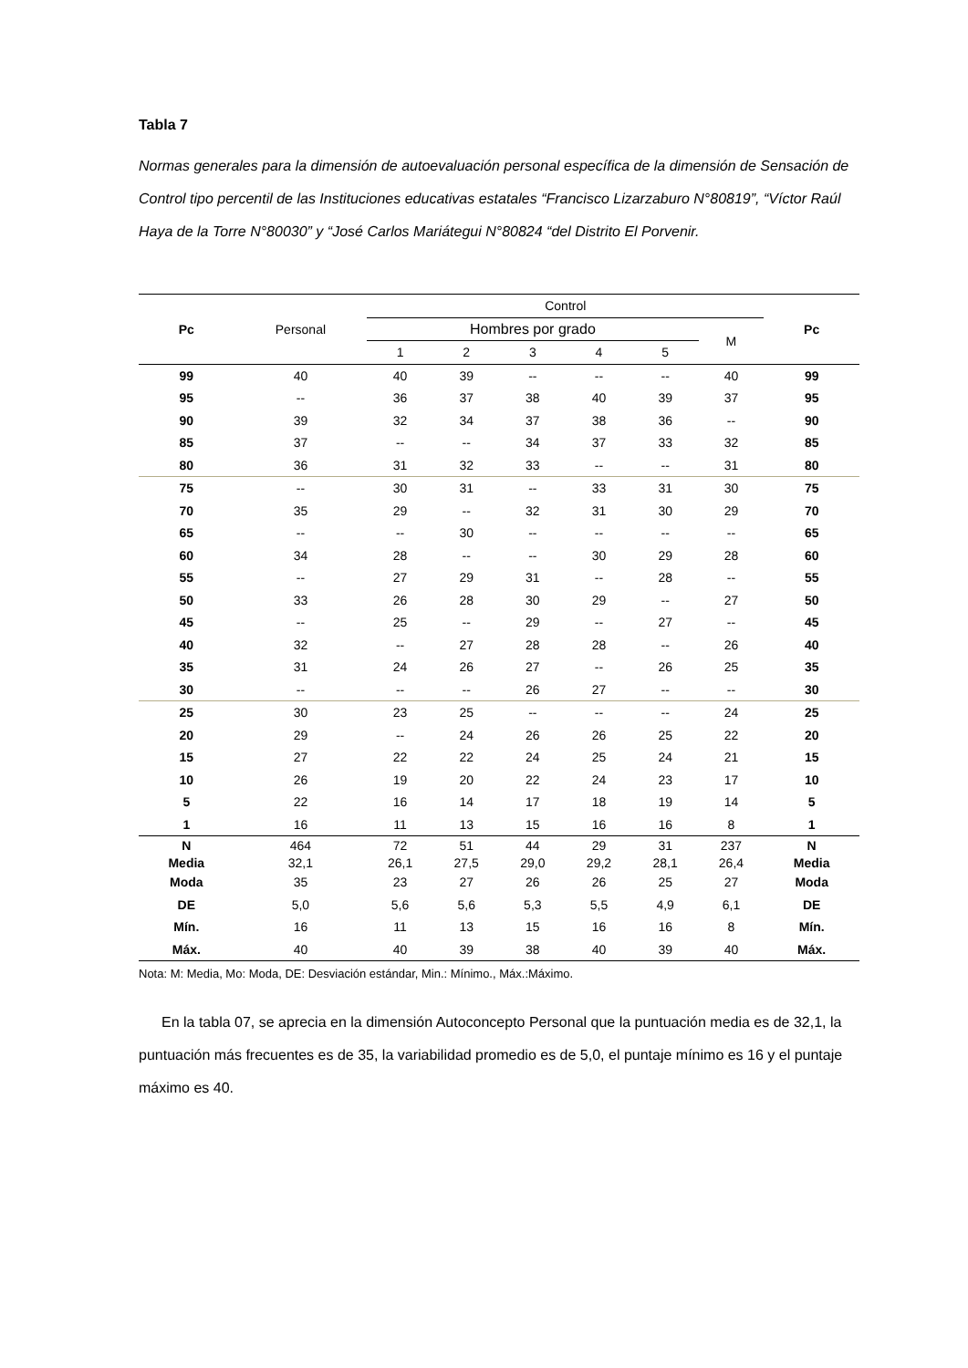Tabla 7
Normas generales para la dimensión de autoevaluación personal específica de la dimensión de Sensación de Control tipo percentil de las Instituciones educativas estatales “Francisco Lizarzaburo N°80819”, “Víctor Raúl Haya de la Torre N°80030” y “José Carlos Mariátegui N°80824 “del Distrito El Porvenir.
| Pc | Personal | Control | | | | | | Pc |
| --- | --- | --- | --- | --- | --- | --- | --- | --- |
| | | Hombres por grado | | | | | M | |
| | | 1 | 2 | 3 | 4 | 5 | | |
| 99 | 40 | 40 | 39 | -- | -- | -- | 40 | 99 |
| 95 | -- | 36 | 37 | 38 | 40 | 39 | 37 | 95 |
| 90 | 39 | 32 | 34 | 37 | 38 | 36 | -- | 90 |
| 85 | 37 | -- | -- | 34 | 37 | 33 | 32 | 85 |
| 80 | 36 | 31 | 32 | 33 | -- | -- | 31 | 80 |
| 75 | -- | 30 | 31 | -- | 33 | 31 | 30 | 75 |
| 70 | 35 | 29 | -- | 32 | 31 | 30 | 29 | 70 |
| 65 | -- | -- | 30 | -- | -- | -- | -- | 65 |
| 60 | 34 | 28 | -- | -- | 30 | 29 | 28 | 60 |
| 55 | -- | 27 | 29 | 31 | -- | 28 | -- | 55 |
| 50 | 33 | 26 | 28 | 30 | 29 | -- | 27 | 50 |
| 45 | -- | 25 | -- | 29 | -- | 27 | -- | 45 |
| 40 | 32 | -- | 27 | 28 | 28 | -- | 26 | 40 |
| 35 | 31 | 24 | 26 | 27 | -- | 26 | 25 | 35 |
| 30 | -- | -- | -- | 26 | 27 | -- | -- | 30 |
| 25 | 30 | 23 | 25 | -- | -- | -- | 24 | 25 |
| 20 | 29 | -- | 24 | 26 | 26 | 25 | 22 | 20 |
| 15 | 27 | 22 | 22 | 24 | 25 | 24 | 21 | 15 |
| 10 | 26 | 19 | 20 | 22 | 24 | 23 | 17 | 10 |
| 5 | 22 | 16 | 14 | 17 | 18 | 19 | 14 | 5 |
| 1 | 16 | 11 | 13 | 15 | 16 | 16 | 8 | 1 |
| N | 464 | 72 | 51 | 44 | 29 | 31 | 237 | N |
| Media | 32,1 | 26,1 | 27,5 | 29,0 | 29,2 | 28,1 | 26,4 | Media |
| Moda | 35 | 23 | 27 | 26 | 26 | 25 | 27 | Moda |
| DE | 5,0 | 5,6 | 5,6 | 5,3 | 5,5 | 4,9 | 6,1 | DE |
| Mín. | 16 | 11 | 13 | 15 | 16 | 16 | 8 | Mín. |
| Máx. | 40 | 40 | 39 | 38 | 40 | 39 | 40 | Máx. |
Nota: M: Media, Mo: Moda, DE: Desviación estándar, Min.: Mínimo., Máx.:Máximo.
En la tabla 07, se aprecia en la dimensión Autoconcepto Personal que la puntuación media es de 32,1, la puntuación más frecuentes es de 35, la variabilidad promedio es de 5,0, el puntaje mínimo es 16 y el puntaje máximo es 40.